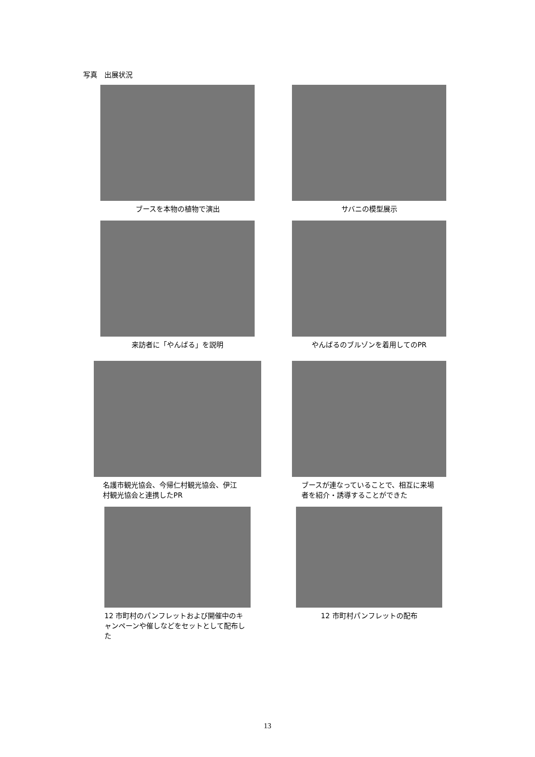写真　出展状況
ブースを本物の植物で演出 サバニの模型展示
来訪者に「やんばる」を説明 やんばるのブルゾンを着用してのPR
名護市観光協会、今帰仁村観光協会、伊江
村観光協会と連携したPR
ブースが連なっていることで、相互に来場
者を紹介・誘導することができた
12 市町村のパンフレットおよび開催中のキ
ャンペーンや催しなどをセットとして配布した
12 市町村パンフレットの配布
13